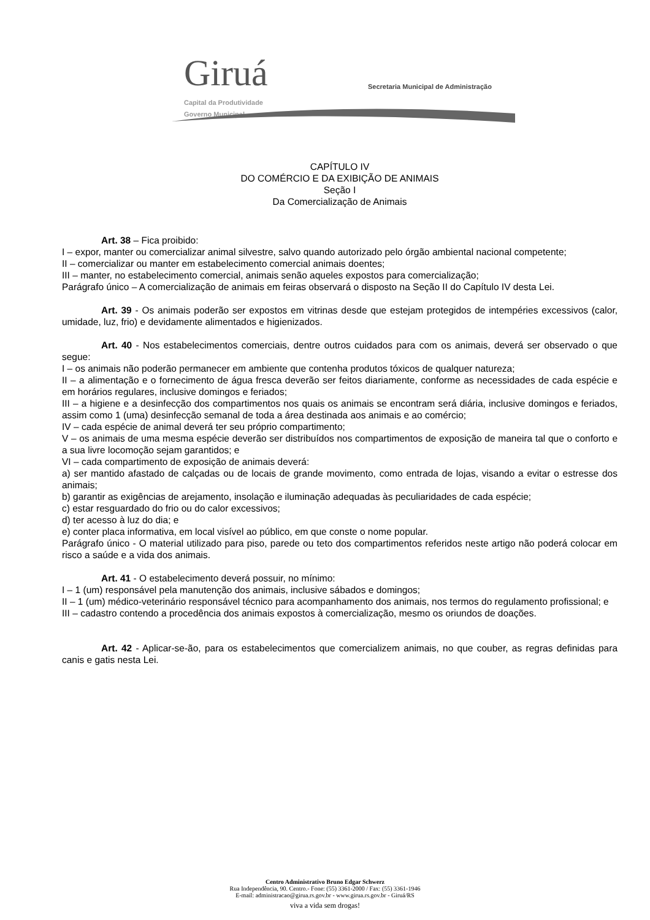Giruá
Capital da Produtividade
Governo Municipal
Secretaria Municipal de Administração
CAPÍTULO IV
DO COMÉRCIO E DA EXIBIÇÃO DE ANIMAIS
Seção I
Da Comercialização de Animais
Art. 38 – Fica proibido:
I – expor, manter ou comercializar animal silvestre, salvo quando autorizado pelo órgão ambiental nacional competente;
II – comercializar ou manter em estabelecimento comercial animais doentes;
III – manter, no estabelecimento comercial, animais senão aqueles expostos para comercialização;
Parágrafo único – A comercialização de animais em feiras observará o disposto na Seção II do Capítulo IV desta Lei.
Art. 39 - Os animais poderão ser expostos em vitrinas desde que estejam protegidos de intempéries excessivos (calor, umidade, luz, frio) e devidamente alimentados e higienizados.
Art. 40 - Nos estabelecimentos comerciais, dentre outros cuidados para com os animais, deverá ser observado o que segue:
I – os animais não poderão permanecer em ambiente que contenha produtos tóxicos de qualquer natureza;
II – a alimentação e o fornecimento de água fresca deverão ser feitos diariamente, conforme as necessidades de cada espécie e em horários regulares, inclusive domingos e feriados;
III – a higiene e a desinfecção dos compartimentos nos quais os animais se encontram será diária, inclusive domingos e feriados, assim como 1 (uma) desinfecção semanal de toda a área destinada aos animais e ao comércio;
IV – cada espécie de animal deverá ter seu próprio compartimento;
V – os animais de uma mesma espécie deverão ser distribuídos nos compartimentos de exposição de maneira tal que o conforto e a sua livre locomoção sejam garantidos; e
VI – cada compartimento de exposição de animais deverá:
a) ser mantido afastado de calçadas ou de locais de grande movimento, como entrada de lojas, visando a evitar o estresse dos animais;
b) garantir as exigências de arejamento, insolação e iluminação adequadas às peculiaridades de cada espécie;
c) estar resguardado do frio ou do calor excessivos;
d) ter acesso à luz do dia; e
e) conter placa informativa, em local visível ao público, em que conste o nome popular.
Parágrafo único - O material utilizado para piso, parede ou teto dos compartimentos referidos neste artigo não poderá colocar em risco a saúde e a vida dos animais.
Art. 41 - O estabelecimento deverá possuir, no mínimo:
I – 1 (um) responsável pela manutenção dos animais, inclusive sábados e domingos;
II – 1 (um) médico-veterinário responsável técnico para acompanhamento dos animais, nos termos do regulamento profissional; e
III – cadastro contendo a procedência dos animais expostos à comercialização, mesmo os oriundos de doações.
Art. 42 - Aplicar-se-ão, para os estabelecimentos que comercializem animais, no que couber, as regras definidas para canis e gatis nesta Lei.
Centro Administrativo Bruno Edgar Schwerz
Rua Independência, 90. Centro.- Fone: (55) 3361-2000 / Fax: (55) 3361-1946
E-mail: administracao@girua.rs.gov.br - www.girua.rs.gov.br - Giruá/RS
viva a vida sem drogas!